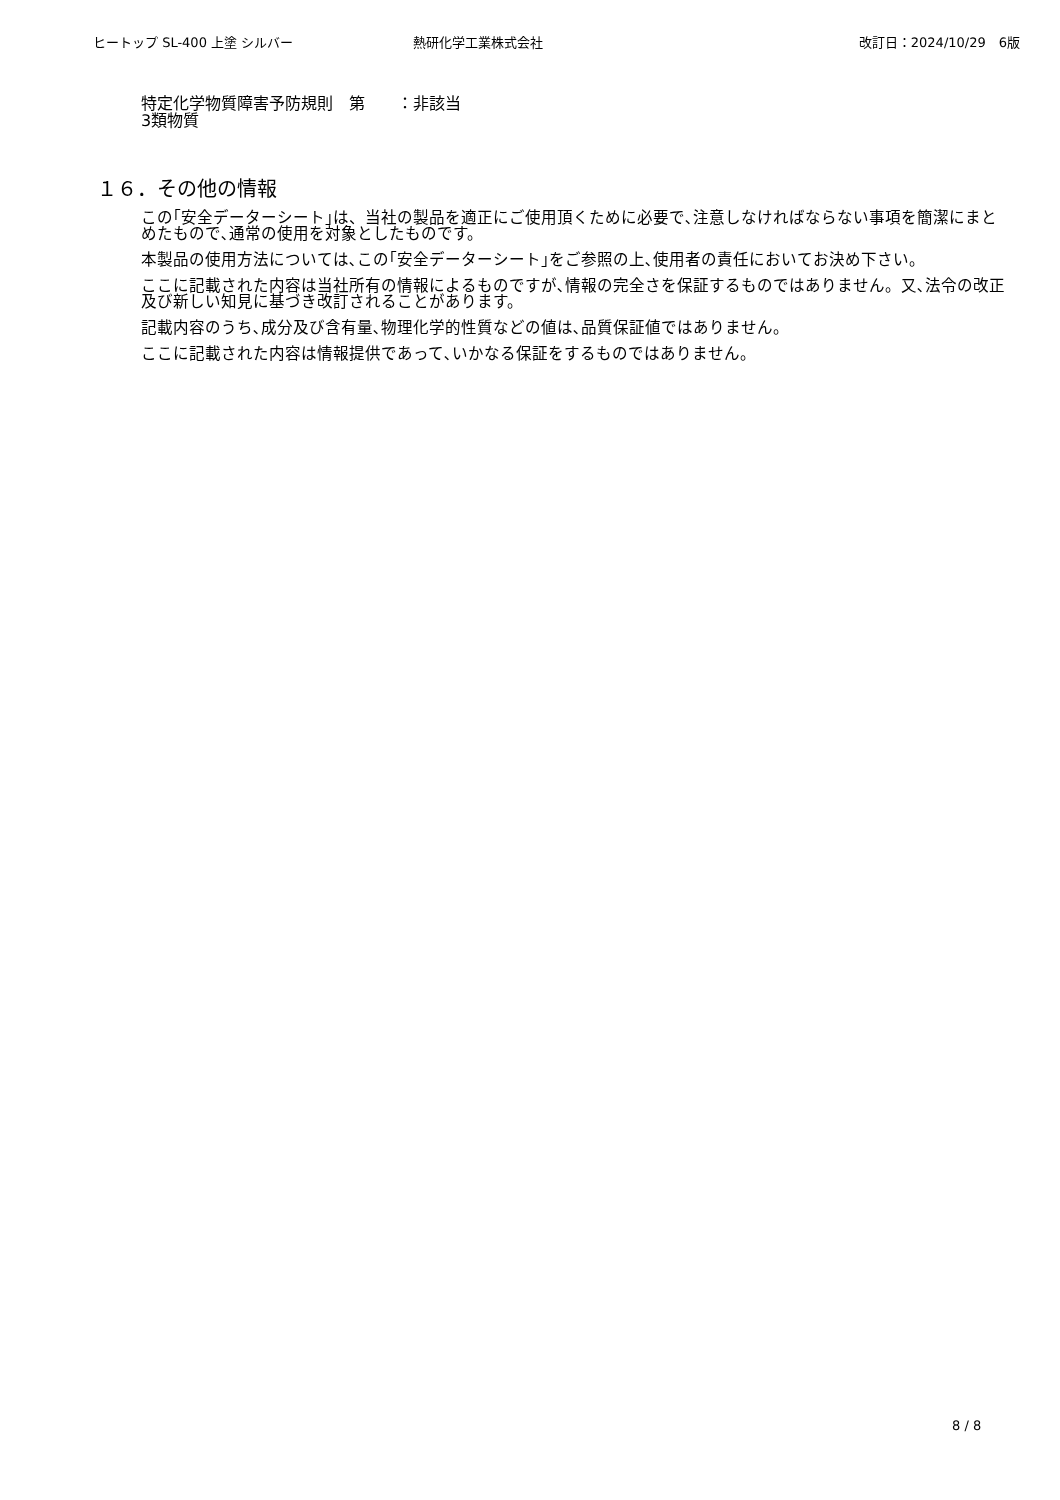ヒートップ SL-400 上塗 シルバー 熱研化学工業株式会社 改訂日：2024/10/29　6版
特定化学物質障害予防規則　第　　：非該当
3類物質
１６．その他の情報
この｢安全データーシート｣は、当社の製品を適正にご使用頂くために必要で､注意しなければならない事項を簡潔にまとめたもので､通常の使用を対象としたものです。
本製品の使用方法については､この｢安全データーシート｣をご参照の上､使用者の責任においてお決め下さい。
ここに記載された内容は当社所有の情報によるものですが､情報の完全さを保証するものではありません。又､法令の改正及び新しい知見に基づき改訂されることがあります。
記載内容のうち､成分及び含有量､物理化学的性質などの値は､品質保証値ではありません。
ここに記載された内容は情報提供であって､いかなる保証をするものではありません。
8 / 8